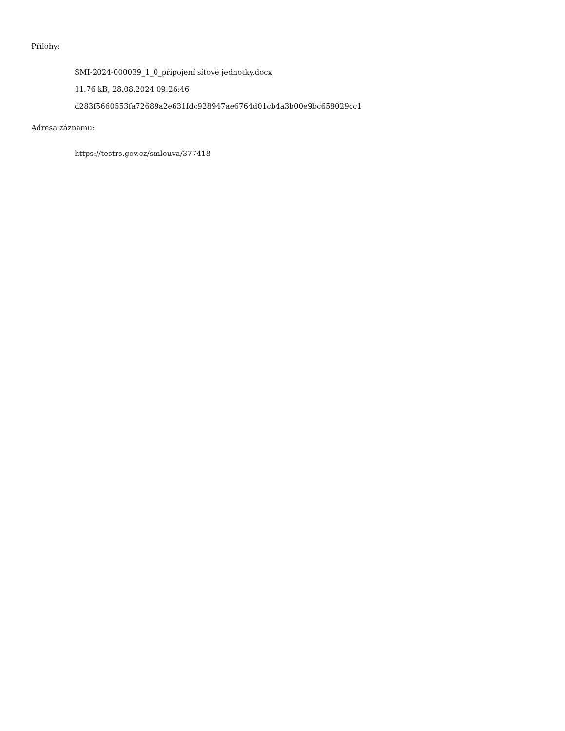Přílohy:
SMI-2024-000039_1_0_připojení sítové jednotky.docx
11.76 kB, 28.08.2024 09:26:46
d283f5660553fa72689a2e631fdc928947ae6764d01cb4a3b00e9bc658029cc1
Adresa záznamu:
https://testrs.gov.cz/smlouva/377418